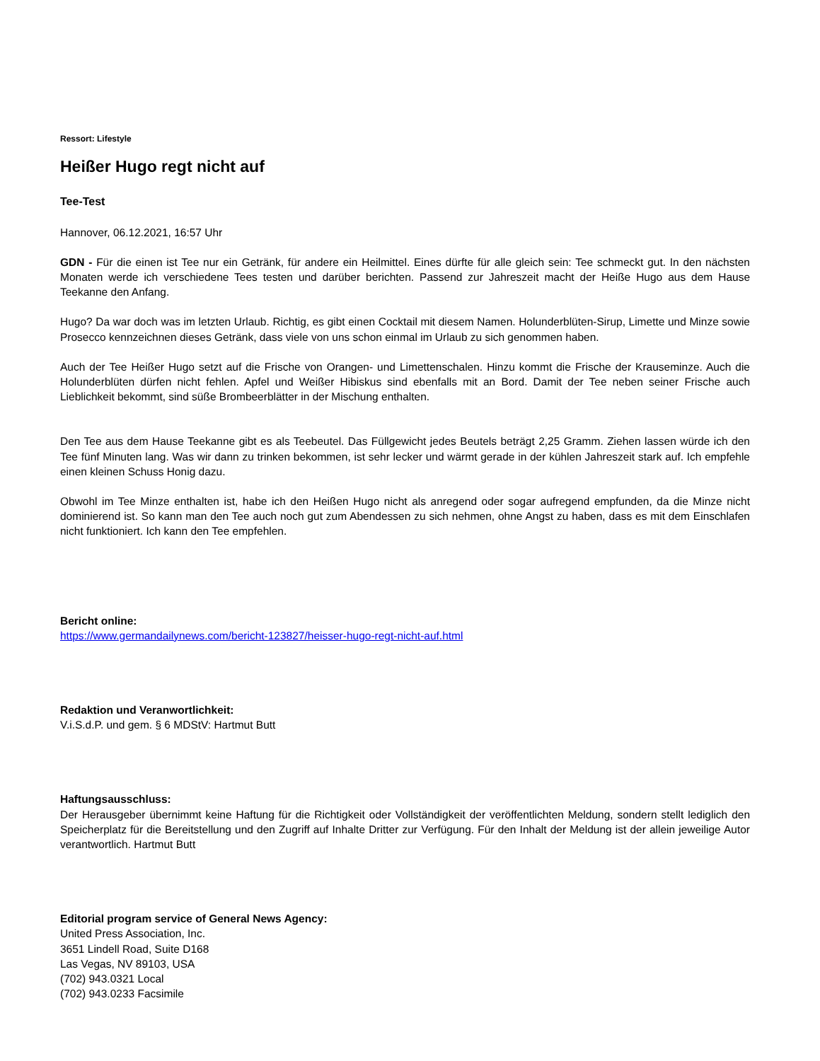Ressort: Lifestyle
Heißer Hugo regt nicht auf
Tee-Test
Hannover, 06.12.2021, 16:57 Uhr
GDN - Für die einen ist Tee nur ein Getränk, für andere ein Heilmittel. Eines dürfte für alle gleich sein: Tee schmeckt gut. In den nächsten Monaten werde ich verschiedene Tees testen und darüber berichten. Passend zur Jahreszeit macht der Heiße Hugo aus dem Hause Teekanne den Anfang.
Hugo? Da war doch was im letzten Urlaub. Richtig, es gibt einen Cocktail mit diesem Namen. Holunderblüten-Sirup, Limette und Minze sowie Prosecco kennzeichnen dieses Getränk, dass viele von uns schon einmal im Urlaub zu sich genommen haben.
Auch der Tee Heißer Hugo setzt auf die Frische von Orangen- und Limettenschalen. Hinzu kommt die Frische der Krauseminze. Auch die Holunderblüten dürfen nicht fehlen. Apfel und Weißer Hibiskus sind ebenfalls mit an Bord. Damit der Tee neben seiner Frische auch Lieblichkeit bekommt, sind süße Brombeerblätter in der Mischung enthalten.
Den Tee aus dem Hause Teekanne gibt es als Teebeutel. Das Füllgewicht jedes Beutels beträgt 2,25 Gramm. Ziehen lassen würde ich den Tee fünf Minuten lang. Was wir dann zu trinken bekommen, ist sehr lecker und wärmt gerade in der kühlen Jahreszeit stark auf. Ich empfehle einen kleinen Schuss Honig dazu.
Obwohl im Tee Minze enthalten ist, habe ich den Heißen Hugo nicht als anregend oder sogar aufregend empfunden, da die Minze nicht dominierend ist. So kann man den Tee auch noch gut zum Abendessen zu sich nehmen, ohne Angst zu haben, dass es mit dem Einschlafen nicht funktioniert. Ich kann den Tee empfehlen.
Bericht online:
https://www.germandailynews.com/bericht-123827/heisser-hugo-regt-nicht-auf.html
Redaktion und Veranwortlichkeit:
V.i.S.d.P. und gem. § 6 MDStV: Hartmut Butt
Haftungsausschluss:
Der Herausgeber übernimmt keine Haftung für die Richtigkeit oder Vollständigkeit der veröffentlichten Meldung, sondern stellt lediglich den Speicherplatz für die Bereitstellung und den Zugriff auf Inhalte Dritter zur Verfügung. Für den Inhalt der Meldung ist der allein jeweilige Autor verantwortlich. Hartmut Butt
Editorial program service of General News Agency:
United Press Association, Inc.
3651 Lindell Road, Suite D168
Las Vegas, NV 89103, USA
(702) 943.0321 Local
(702) 943.0233 Facsimile